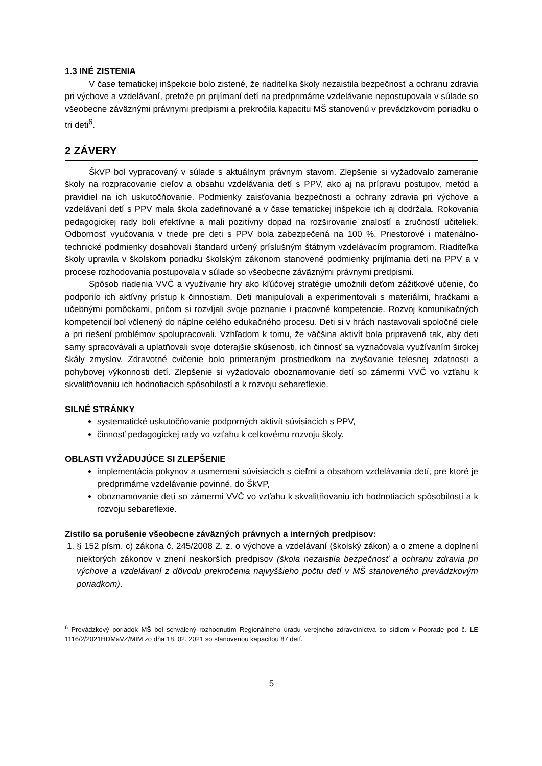1.3 INÉ ZISTENIA
V čase tematickej inšpekcie bolo zistené, že riaditeľka školy nezaistila bezpečnosť a ochranu zdravia pri výchove a vzdelávaní, pretože pri prijímaní detí na predprimárne vzdelávanie nepostupovala v súlade so všeobecne záväznými právnymi predpismi a prekročila kapacitu MŠ stanovenú v prevádzkovom poriadku o tri deti<sup>6</sup>.
2 ZÁVERY
ŠkVP bol vypracovaný v súlade s aktuálnym právnym stavom. Zlepšenie si vyžadovalo zameranie školy na rozpracovanie cieľov a obsahu vzdelávania detí s PPV, ako aj na prípravu postupov, metód a pravidiel na ich uskutočňovanie. Podmienky zaisťovania bezpečnosti a ochrany zdravia pri výchove a vzdelávaní detí s PPV mala škola zadefinované a v čase tematickej inšpekcie ich aj dodržala. Rokovania pedagogickej rady boli efektívne a mali pozitívny dopad na rozširovanie znalostí a zručností učiteliek. Odbornosť vyučovania v triede pre deti s PPV bola zabezpečená na 100 %. Priestorové i materiálno-technické podmienky dosahovali štandard určený príslušným štátnym vzdelávacím programom. Riaditeľka školy upravila v školskom poriadku školským zákonom stanovené podmienky prijímania detí na PPV a v procese rozhodovania postupovala v súlade so všeobecne záväznými právnymi predpismi.
Spôsob riadenia VVČ a využívanie hry ako kľúčovej stratégie umožnili deťom zážitkové učenie, čo podporilo ich aktívny prístup k činnostiam. Deti manipulovali a experimentovali s materiálmi, hračkami a učebnými pomôckami, pričom si rozvíjali svoje poznanie i pracovné kompetencie. Rozvoj komunikačných kompetencií bol včlenený do náplne celého edukačného procesu. Deti si v hrách nastavovali spoločné ciele a pri riešení problémov spolupracovali. Vzhľadom k tomu, že väčšina aktivít bola pripravená tak, aby deti samy spracovávali a uplatňovali svoje doterajšie skúsenosti, ich činnosť sa vyznačovala využívaním širokej škály zmyslov. Zdravotné cvičenie bolo primeraným prostriedkom na zvyšovanie telesnej zdatnosti a pohybovej výkonnosti detí. Zlepšenie si vyžadovalo oboznamovanie detí so zámermi VVČ vo vzťahu k skvalitňovaniu ich hodnotiacich spôsobilostí a k rozvoju sebareflexie.
SILNÉ STRÁNKY
systematické uskutočňovanie podporných aktivít súvisiacich s PPV,
činnosť pedagogickej rady vo vzťahu k celkovému rozvoju školy.
OBLASTI VYŽADUJÚCE SI ZLEPŠENIE
implementácia pokynov a usmernení súvisiacich s cieľmi a obsahom vzdelávania detí, pre ktoré je predprimárne vzdelávanie povinné, do ŠkVP,
oboznamovanie detí so zámermi VVČ vo vzťahu k skvalitňovaniu ich hodnotiacich spôsobilostí a k rozvoju sebareflexie.
Zistilo sa porušenie všeobecne záväzných právnych a interných predpisov:
1. § 152 písm. c) zákona č. 245/2008 Z. z. o výchove a vzdelávaní (školský zákon) a o zmene a doplnení niektorých zákonov v znení neskorších predpisov (škola nezaistila bezpečnosť a ochranu zdravia pri výchove a vzdelávaní z dôvodu prekročenia najvyššieho počtu detí v MŠ stanoveného prevádzkovým poriadkom).
<sup>6</sup> Prevádzkový poriadok MŠ bol schválený rozhodnutím Regionálneho úradu verejného zdravotníctva so sídlom v Poprade pod č. LE 1116/2/2021HDMaVZ/MIM zo dňa 18. 02. 2021 so stanovenou kapacitou 87 detí.
5